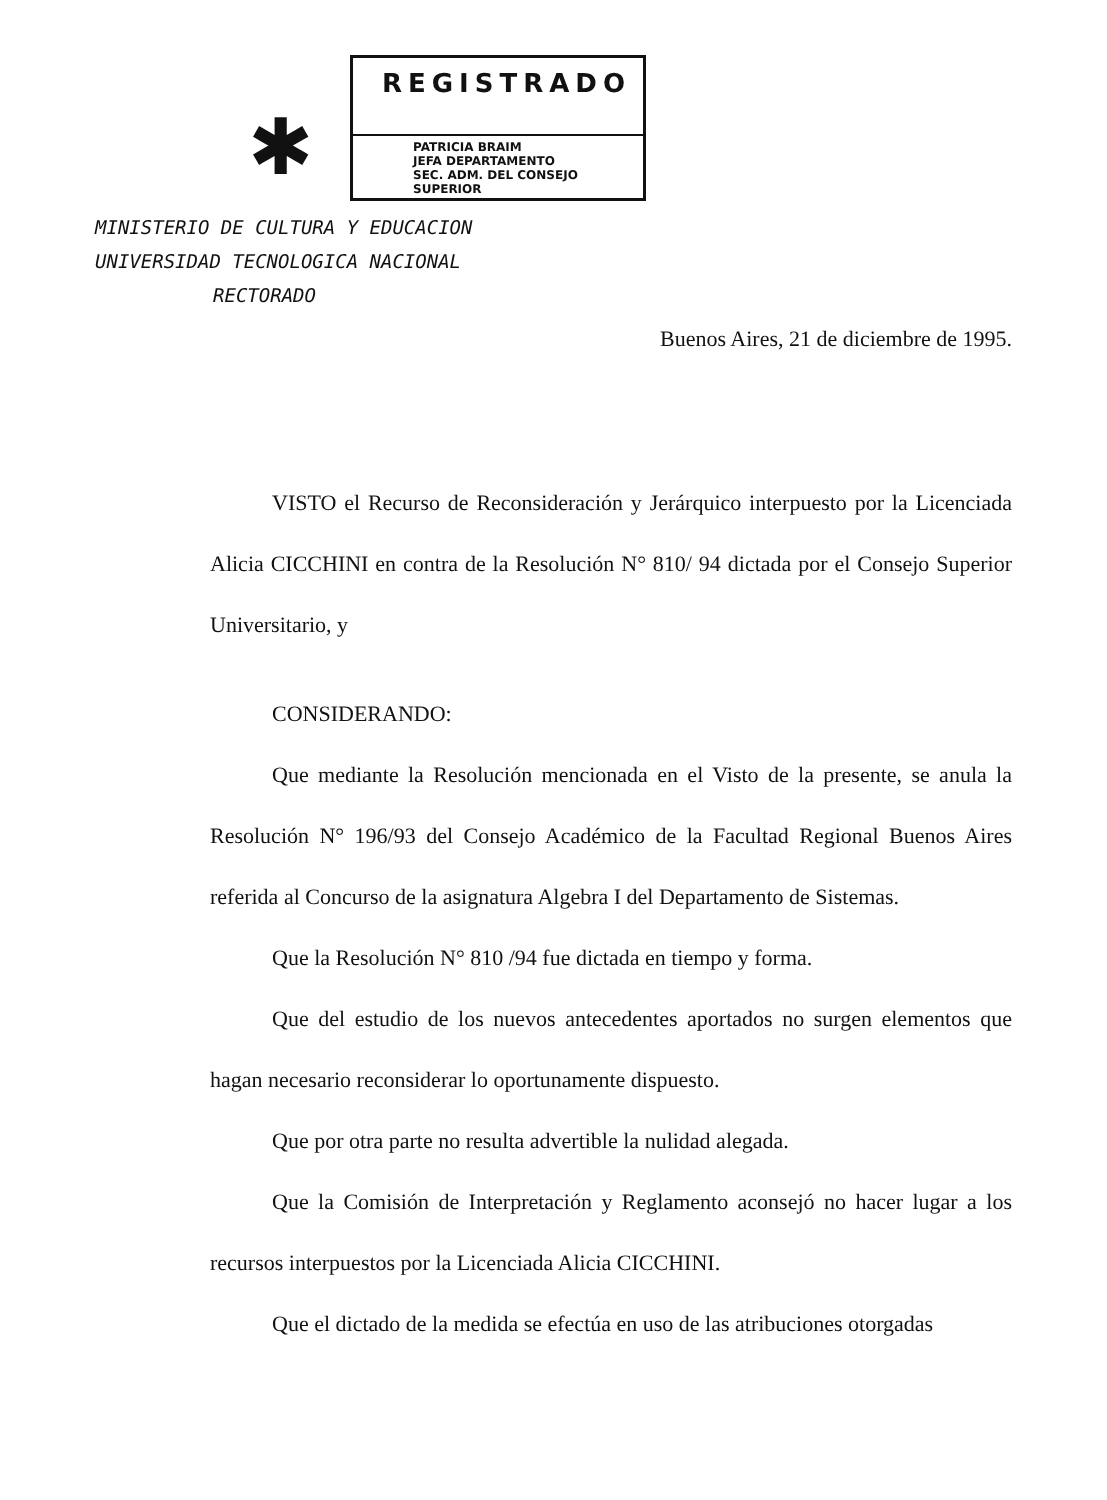✱
REGISTRADO
PATRICIA BRAIM
JEFA DEPARTAMENTO
SEC. ADM. DEL CONSEJO SUPERIOR
MINISTERIO DE CULTURA Y EDUCACION
UNIVERSIDAD TECNOLOGICA NACIONAL
RECTORADO
Buenos Aires, 21 de diciembre de 1995.
VISTO el Recurso de Reconsideración y Jerárquico interpuesto por la Licenciada Alicia CICCHINI en contra de la Resolución N° 810/ 94 dictada por el Consejo Superior Universitario, y
CONSIDERANDO:
Que mediante la Resolución mencionada en el Visto de la presente, se anula la Resolución N° 196/93 del Consejo Académico de la Facultad Regional Buenos Aires referida al Concurso de la asignatura Algebra I del Departamento de Sistemas.
Que la Resolución N° 810 /94 fue dictada en tiempo y forma.
Que del estudio de los nuevos antecedentes aportados no surgen elementos que hagan necesario reconsiderar lo oportunamente dispuesto.
Que por otra parte no resulta advertible la nulidad alegada.
Que la Comisión de Interpretación y Reglamento aconsejó no hacer lugar a los recursos interpuestos por la Licenciada Alicia CICCHINI.
Que el dictado de la medida se efectúa en uso de las atribuciones otorgadas